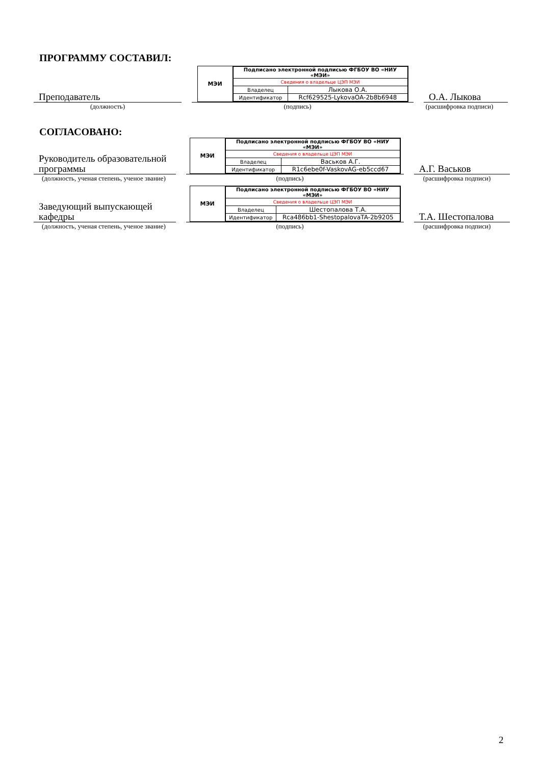ПРОГРАММУ СОСТАВИЛ:
Преподаватель
МЭИ
| Подписано электронной подписью ФГБОУ ВО «НИУ «МЭИ» | |
| Сведения о владельце ЦЭП МЭИ | |
| Владелец | Лыкова О.А. |
| Идентификатор | Rcf629525-LykovaOA-2b8b6948 |
О.А. Лыкова
(должность) (подпись) (расшифровка подписи)
СОГЛАСОВАНО:
Руководитель образовательной программы
МЭИ
| Подписано электронной подписью ФГБОУ ВО «НИУ «МЭИ» | |
| Сведения о владельце ЦЭП МЭИ | |
| Владелец | Васьков А.Г. |
| Идентификатор | R1c6ebe0f-VaskovAG-eb5ccd67 |
А.Г. Васьков
(должность, ученая степень, ученое звание)
(подпись) (расшифровка подписи)
Заведующий выпускающей кафедры
МЭИ
| Подписано электронной подписью ФГБОУ ВО «НИУ «МЭИ» | |
| Сведения о владельце ЦЭП МЭИ | |
| Владелец | Шестопалова Т.А. |
| Идентификатор | Rca486bb1-ShestopalovaTA-2b9205 |
Т.А. Шестопалова
(должность, ученая степень, ученое звание)
(подпись) (расшифровка подписи)
2